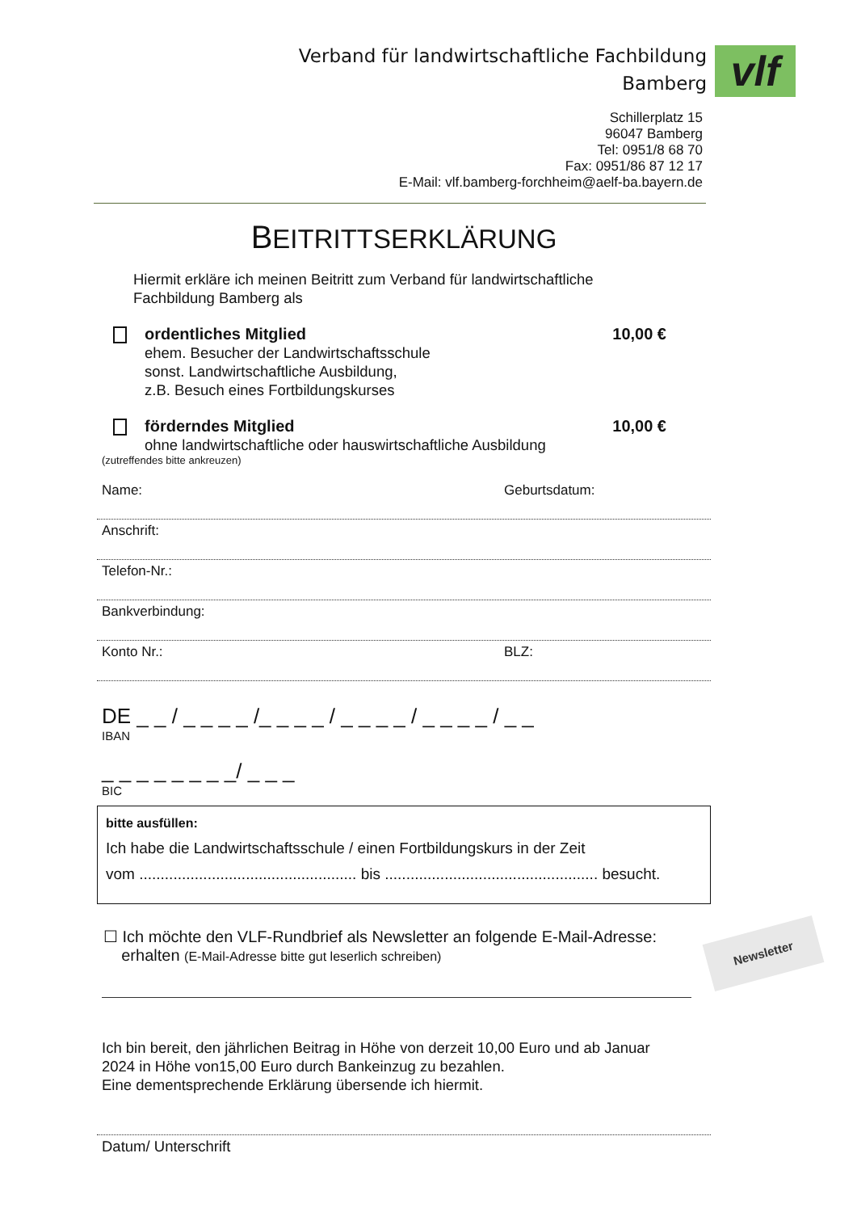Verband für landwirtschaftliche Fachbildung
Bamberg
vlf
Schillerplatz 15
96047 Bamberg
Tel: 0951/8 68 70
Fax: 0951/86 87 12 17
E-Mail: vlf.bamberg-forchheim@aelf-ba.bayern.de
BEITRITTSERKLÄRUNG
Hiermit erkläre ich meinen Beitritt zum Verband für landwirtschaftliche
Fachbildung Bamberg als
ordentliches Mitglied
ehem. Besucher der Landwirtschaftsschule
sonst. Landwirtschaftliche Ausbildung,
z.B. Besuch eines Fortbildungskurses
10,00 €
förderndes Mitglied
ohne landwirtschaftliche oder hauswirtschaftliche Ausbildung
10,00 €
(zutreffendes bitte ankreuzen)
Name: Geburtsdatum:
Anschrift:
Telefon-Nr.:
Bankverbindung:
Konto Nr.: BLZ:
DE _ _ / _ _ _ _ /_ _ _ _ / _ _ _ _ / _ _ _ _ / _ _
IBAN
_ _ _ _ _ _ _ _/ _ _ _
BIC
bitte ausfüllen:
Ich habe die Landwirtschaftsschule / einen Fortbildungskurs in der Zeit
vom ................................................... bis .................................................. besucht.
☐ Ich möchte den VLF-Rundbrief als Newsletter an folgende E-Mail-Adresse:
erhalten (E-Mail-Adresse bitte gut leserlich schreiben)
Ich bin bereit, den jährlichen Beitrag in Höhe von derzeit 10,00 Euro und ab Januar
2024 in Höhe von15,00 Euro durch Bankeinzug zu bezahlen.
Eine dementsprechende Erklärung übersende ich hiermit.
Datum/ Unterschrift
Newsletter